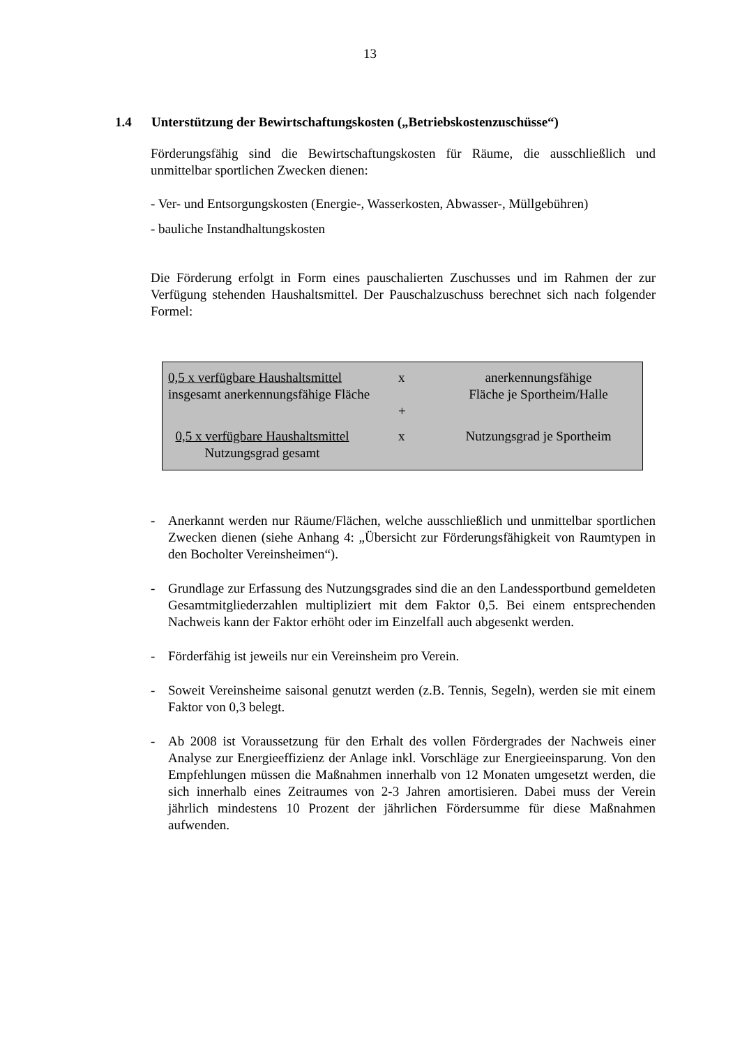13
1.4 Unterstützung der Bewirtschaftungskosten („Betriebskostenzuschüsse“)
Förderungsfähig sind die Bewirtschaftungskosten für Räume, die ausschließlich und unmittelbar sportlichen Zwecken dienen:
- Ver- und Entsorgungskosten (Energie-, Wasserkosten, Abwasser-, Müllgebühren)
- bauliche Instandhaltungskosten
Die Förderung erfolgt in Form eines pauschalierten Zuschusses und im Rahmen der zur Verfügung stehenden Haushaltsmittel. Der Pauschalzuschuss berechnet sich nach folgender Formel:
| 0,5 x verfügbare Haushaltsmittel insgesamt anerkennungsfähige Fläche | x | anerkennungsfähige Fläche je Sportheim/Halle |
| | + | |
| 0,5 x verfügbare Haushaltsmittel Nutzungsgrad gesamt | x | Nutzungsgrad je Sportheim |
- Anerkannt werden nur Räume/Flächen, welche ausschließlich und unmittelbar sportlichen Zwecken dienen (siehe Anhang 4: „Übersicht zur Förderungsfähigkeit von Raumtypen in den Bocholter Vereinsheimen“).
- Grundlage zur Erfassung des Nutzungsgrades sind die an den Landessportbund gemeldeten Gesamtmitgliederzahlen multipliziert mit dem Faktor 0,5. Bei einem entsprechenden Nachweis kann der Faktor erhöht oder im Einzelfall auch abgesenkt werden.
- Förderfähig ist jeweils nur ein Vereinsheim pro Verein.
- Soweit Vereinsheime saisonal genutzt werden (z.B. Tennis, Segeln), werden sie mit einem Faktor von 0,3 belegt.
- Ab 2008 ist Voraussetzung für den Erhalt des vollen Fördergrades der Nachweis einer Analyse zur Energieeffizienz der Anlage inkl. Vorschläge zur Energieeinsparung. Von den Empfehlungen müssen die Maßnahmen innerhalb von 12 Monaten umgesetzt werden, die sich innerhalb eines Zeitraumes von 2-3 Jahren amortisieren. Dabei muss der Verein jährlich mindestens 10 Prozent der jährlichen Fördersumme für diese Maßnahmen aufwenden.